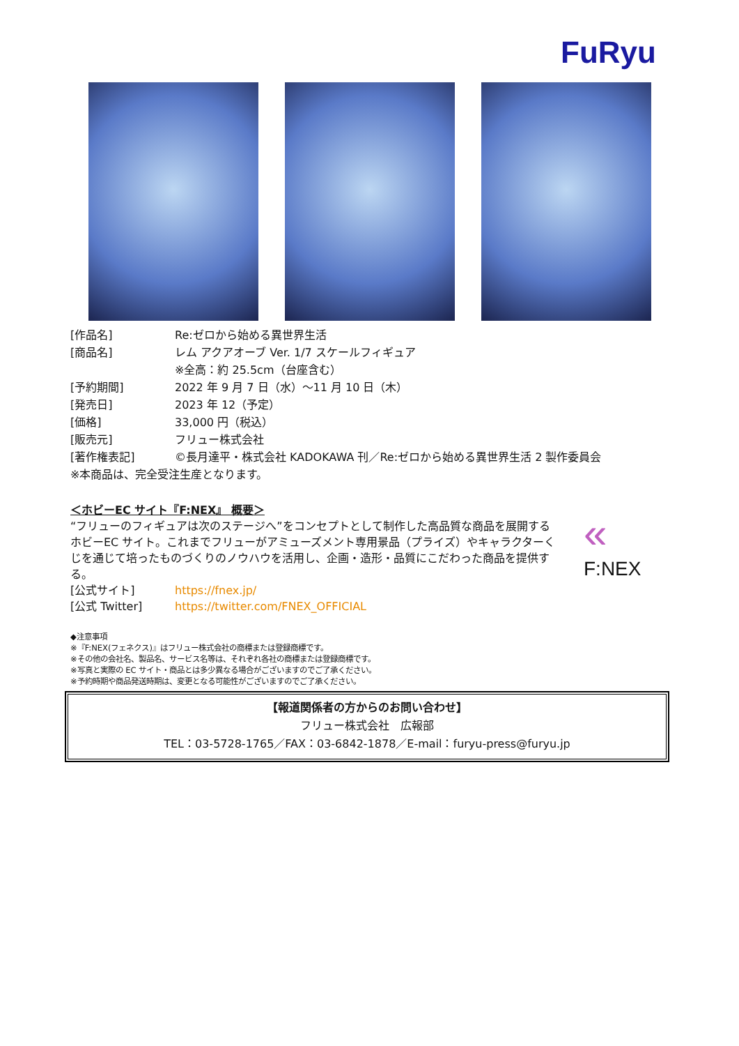FuRyu
[作品名] Re:ゼロから始める異世界生活
[商品名] レム アクアオーブ Ver. 1/7 スケールフィギュア
※全高：約 25.5cm（台座含む）
[予約期間] 2022 年 9 月 7 日（水）～11 月 10 日（木）
[発売日] 2023 年 12（予定）
[価格] 33,000 円（税込）
[販売元] フリュー株式会社
[著作権表記] ©長月達平・株式会社 KADOKAWA 刊／Re:ゼロから始める異世界生活 2 製作委員会
※本商品は、完全受注生産となります。
＜ホビーEC サイト『F:NEX』 概要＞
“フリューのフィギュアは次のステージへ”をコンセプトとして制作した高品質な商品を展開するホビーEC サイト。これまでフリューがアミューズメント専用景品（プライズ）やキャラクターくじを通じて培ったものづくりのノウハウを活用し、企画・造形・品質にこだわった商品を提供する。
[公式サイト] https://fnex.jp/
[公式 Twitter] https://twitter.com/FNEX_OFFICIAL
«
F:NEX
◆注意事項
※『F:NEX(フェネクス)』はフリュー株式会社の商標または登録商標です。
※その他の会社名、製品名、サービス名等は、それぞれ各社の商標または登録商標です。
※写真と実際の EC サイト・商品とは多少異なる場合がございますのでご了承ください。
※予約時期や商品発送時期は、変更となる可能性がございますのでご了承ください。
【報道関係者の方からのお問い合わせ】
フリュー株式会社　広報部
TEL：03-5728-1765／FAX：03-6842-1878／E-mail：furyu-press@furyu.jp